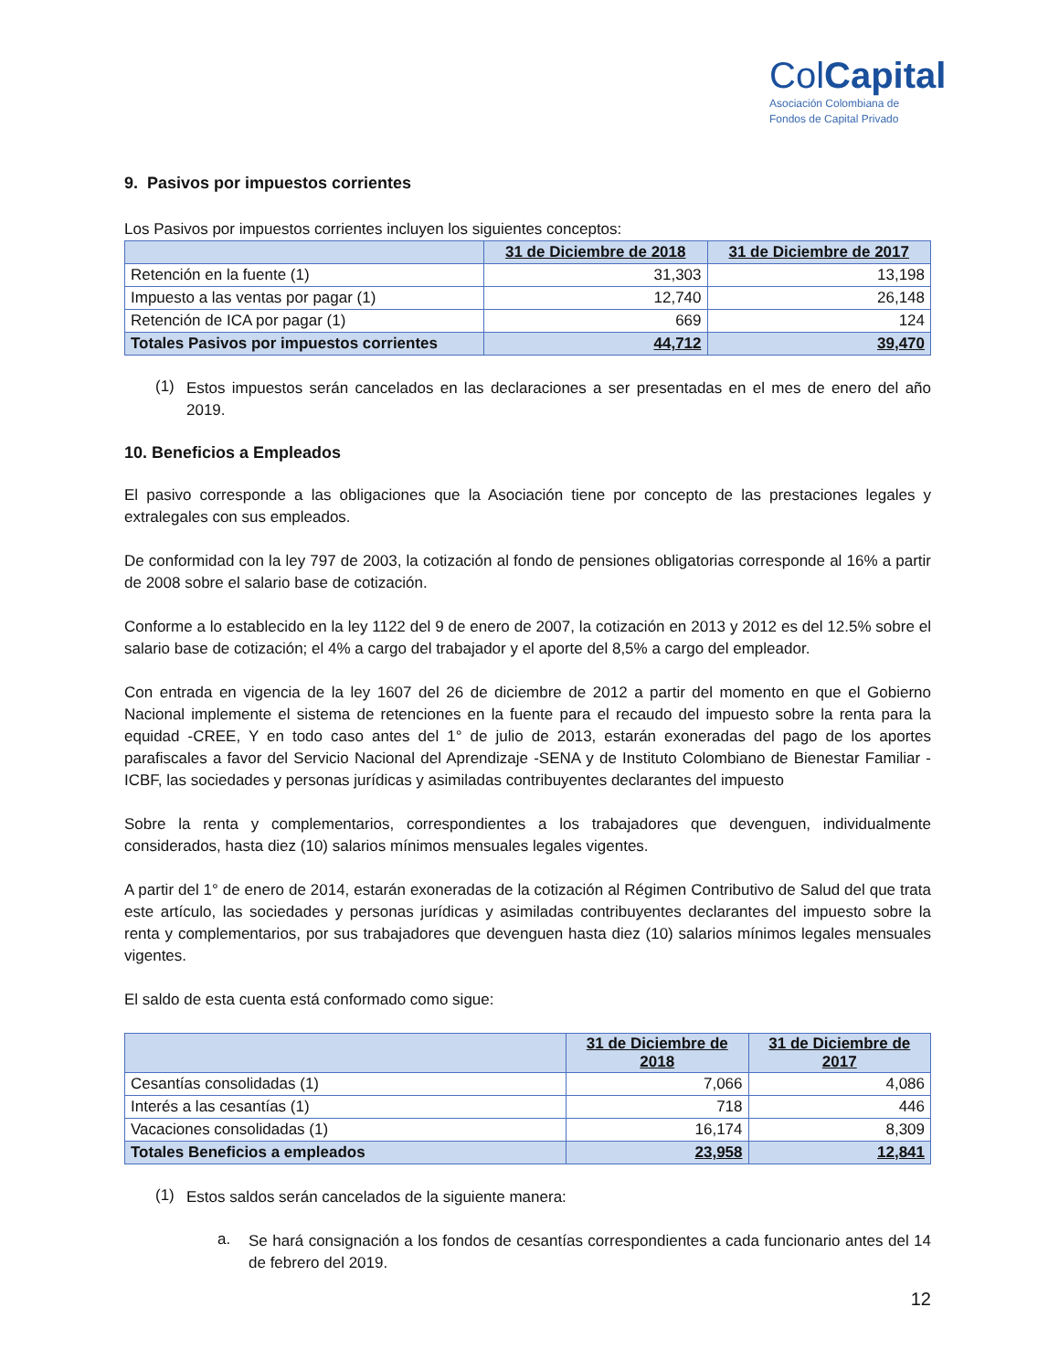ColCapital
Asociación Colombiana de
Fondos de Capital Privado
9. Pasivos por impuestos corrientes
Los Pasivos por impuestos corrientes incluyen los siguientes conceptos:
| | 31 de Diciembre de 2018 | 31 de Diciembre de 2017 |
| --- | --- | --- |
| Retención en la fuente (1) | 31,303 | 13,198 |
| Impuesto a las ventas por pagar (1) | 12,740 | 26,148 |
| Retención de ICA por pagar (1) | 669 | 124 |
| Totales Pasivos por impuestos corrientes | 44,712 | 39,470 |
(1)
Estos impuestos serán cancelados en las declaraciones a ser presentadas en el mes de enero del año 2019.
10. Beneficios a Empleados
El pasivo corresponde a las obligaciones que la Asociación tiene por concepto de las prestaciones legales y extralegales con sus empleados.
De conformidad con la ley 797 de 2003, la cotización al fondo de pensiones obligatorias corresponde al 16% a partir de 2008 sobre el salario base de cotización.
Conforme a lo establecido en la ley 1122 del 9 de enero de 2007, la cotización en 2013 y 2012 es del 12.5% sobre el salario base de cotización; el 4% a cargo del trabajador y el aporte del 8,5% a cargo del empleador.
Con entrada en vigencia de la ley 1607 del 26 de diciembre de 2012 a partir del momento en que el Gobierno Nacional implemente el sistema de retenciones en la fuente para el recaudo del impuesto sobre la renta para la equidad -CREE, Y en todo caso antes del 1° de julio de 2013, estarán exoneradas del pago de los aportes parafiscales a favor del Servicio Nacional del Aprendizaje -SENA y de Instituto Colombiano de Bienestar Familiar -ICBF, las sociedades y personas jurídicas y asimiladas contribuyentes declarantes del impuesto
Sobre la renta y complementarios, correspondientes a los trabajadores que devenguen, individualmente considerados, hasta diez (10) salarios mínimos mensuales legales vigentes.
A partir del 1° de enero de 2014, estarán exoneradas de la cotización al Régimen Contributivo de Salud del que trata este artículo, las sociedades y personas jurídicas y asimiladas contribuyentes declarantes del impuesto sobre la renta y complementarios, por sus trabajadores que devenguen hasta diez (10) salarios mínimos legales mensuales vigentes.
El saldo de esta cuenta está conformado como sigue:
| | 31 de Diciembre de 2018 | 31 de Diciembre de 2017 |
| --- | --- | --- |
| Cesantías consolidadas (1) | 7,066 | 4,086 |
| Interés a las cesantías (1) | 718 | 446 |
| Vacaciones consolidadas (1) | 16,174 | 8,309 |
| Totales Beneficios a empleados | 23,958 | 12,841 |
(1)
Estos saldos serán cancelados de la siguiente manera:
a.
Se hará consignación a los fondos de cesantías correspondientes a cada funcionario antes del 14 de febrero del 2019.
12